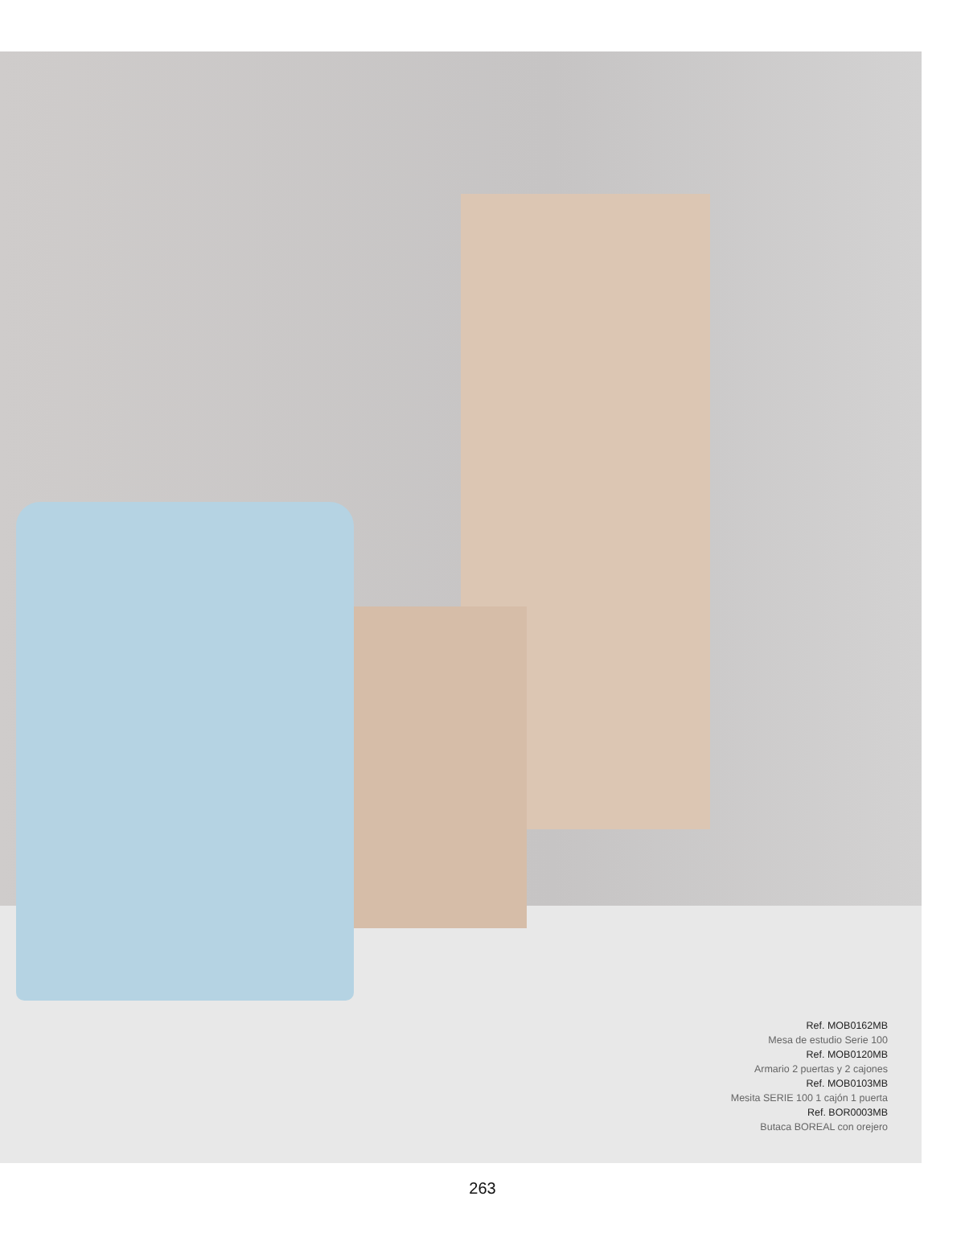Ref. MOB0162MB
Mesa de estudio Serie 100
Ref. MOB0120MB
Armario 2 puertas y 2 cajones
Ref. MOB0103MB
Mesita SERIE 100 1 cajón 1 puerta
Ref. BOR0003MB
Butaca BOREAL con orejero
263